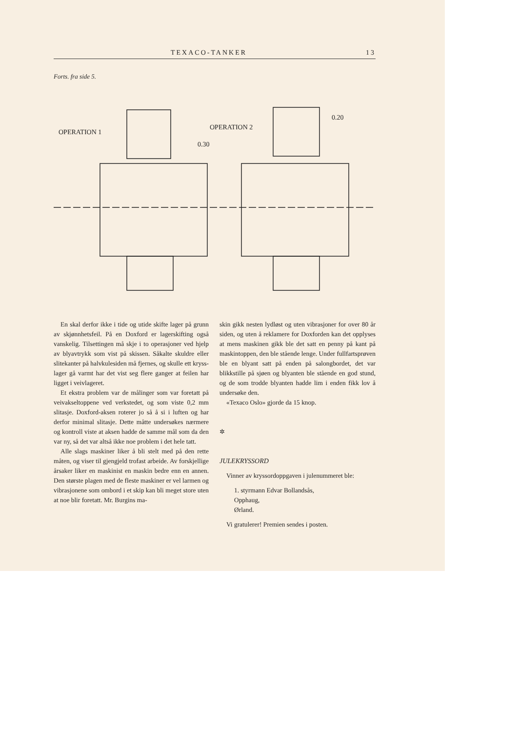TEXACO-TANKER 13
Forts. fra side 5.
OPERATION 1
OPERATION 2
0.30
0.20
En skal derfor ikke i tide og utide skifte lager på grunn av skjønnhetsfeil. På en Doxford er lagerskifting også vanskelig. Tilsettingen må skje i to operasjoner ved hjelp av blyavtrykk som vist på skissen. Såkalte skuldre eller slitekanter på halvkulesiden må fjernes, og skulle ett kryss­lager gå varmt har det vist seg flere ganger at feilen har ligget i veivlageret.
Et ekstra problem var de målinger som var foretatt på veivakseltoppene ved verkstedet, og som viste 0,2 mm slitasje. Doxford-aksen roterer jo så å si i luften og har derfor minimal slitasje. Dette måtte undersøkes nærmere og kon­troll viste at aksen hadde de samme mål som da den var ny, så det var altså ikke noe problem i det hele tatt.
Alle slags maskiner liker å bli stelt med på den rette måten, og viser til gjengjeld trofast ar­beide. Av forskjellige årsaker liker en maskinist en maskin bedre enn en annen. Den største plagen med de fleste maskiner er vel larmen og vibrasjonene som ombord i et skip kan bli meget store uten at noe blir foretatt. Mr. Burgins ma-
skin gikk nesten lydløst og uten vibrasjoner for over 80 år siden, og uten å reklamere for Dox­forden kan det opplyses at mens maskinen gikk ble det satt en penny på kant på maskintoppen, den ble stående lenge. Under fullfartsprøven ble en blyant satt på enden på salongbordet, det var blikkstille på sjøen og blyanten ble stående en god stund, og de som trodde blyanten hadde lim i enden fikk lov å undersøke den.
«Texaco Oslo» gjorde da 15 knop.
✲
JULEKRYSSORD
Vinner av kryssordoppgaven i julenummeret ble:
1. styrmann Edvar Bollandsås,
Opphaug,
Ørland.
Vi gratulerer! Premien sendes i posten.